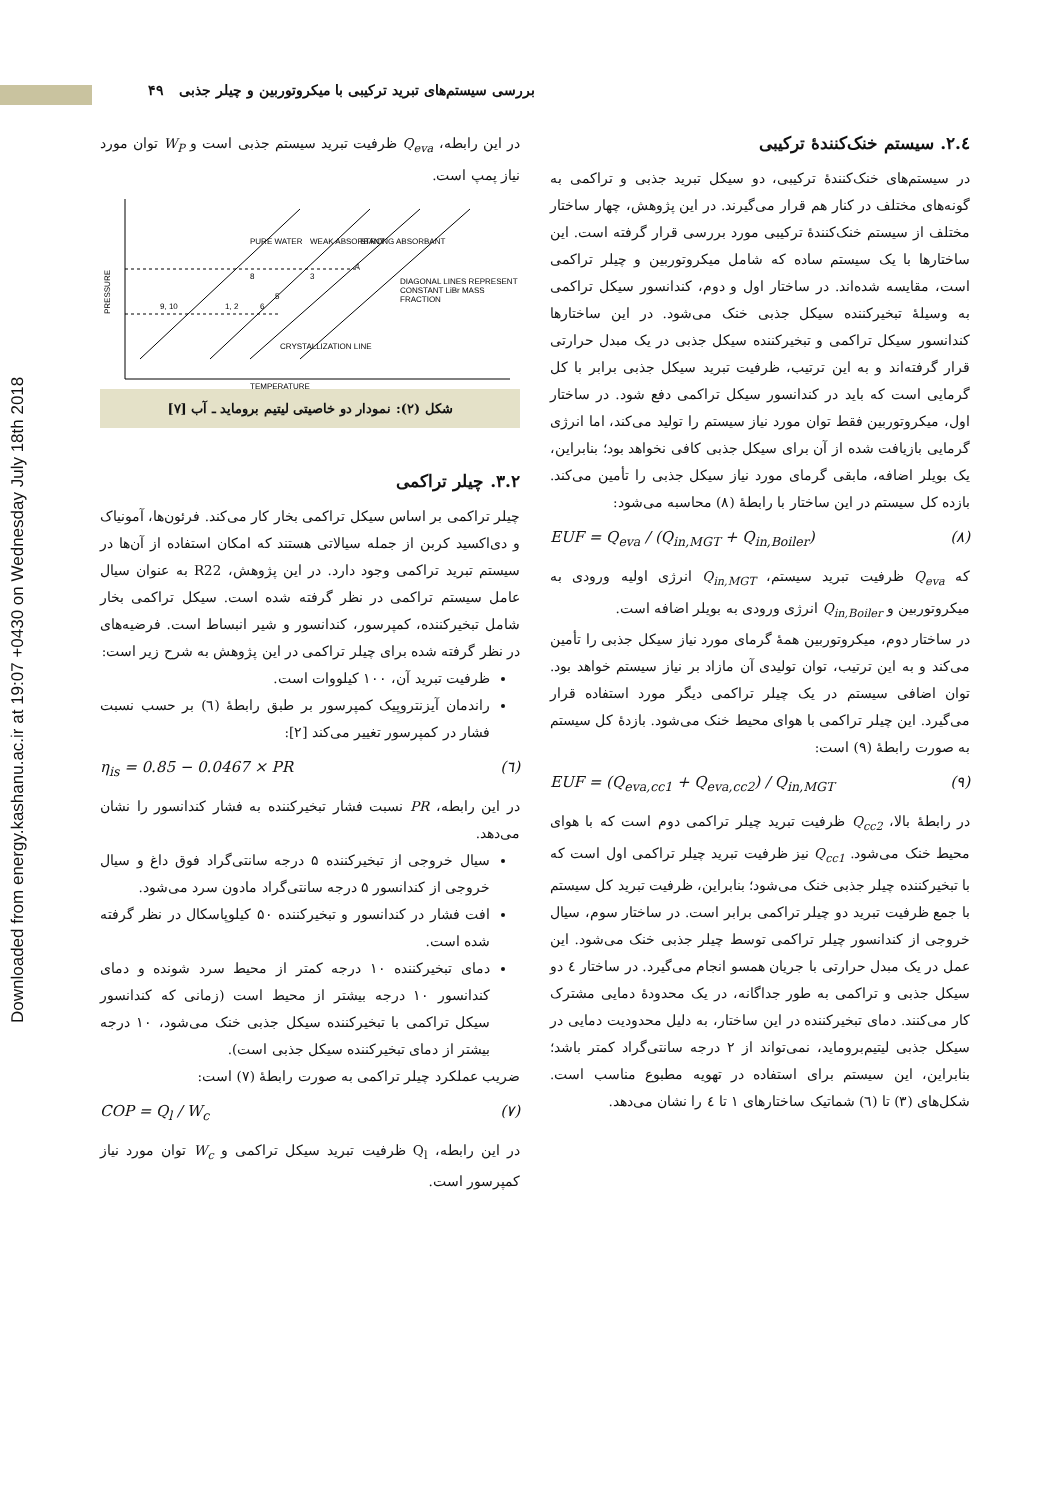Downloaded from energy.kashanu.ac.ir at 19:07 +0430 on Wednesday July 18th 2018
بررسی سیستم‌های تبرید ترکیبی با میکروتوربین و چیلر جذبی ۴۹
در این رابطه، Q<sub>eva</sub> ظرفیت تبرید سیستم جذبی است و W<sub>P</sub> توان مورد نیاز پمپ است.
PRESSURE
DIAGONAL LINES REPRESENT
CONSTANT LiBr MASS
FRACTION
CRYSTALLIZATION LINE
TEMPERATURE
PURE WATER
WEAK ABSORBANT
STRONG ABSORBANT
9, 10
1, 2
6
5
8
3
4
شکل (۲): نمودار دو خاصیتی لیتیم بروماید ـ آب [۷]
۳.۲. چیلر تراکمی
چیلر تراکمی بر اساس سیکل تراکمی بخار کار می‌کند. فرئون‌ها، آمونیاک و دی‌اکسید کربن از جمله سیالاتی هستند که امکان استفاده از آن‌ها در سیستم تبرید تراکمی وجود دارد. در این پژوهش، R22 به عنوان سیال عامل سیستم تراکمی در نظر گرفته شده است. سیکل تراکمی بخار شامل تبخیرکننده، کمپرسور، کندانسور و شیر انبساط است. فرضیه‌های در نظر گرفته شده برای چیلر تراکمی در این پژوهش به شرح زیر است:
ظرفیت تبرید آن، ۱۰۰ کیلووات است.
راندمان آیزنتروپیک کمپرسور بر طبق رابطهٔ (٦) بر حسب نسبت فشار در کمپرسور تغییر می‌کند [۲]:
η<sub>is</sub> = 0.85 − 0.0467 × PR (٦)
در این رابطه، PR نسبت فشار تبخیرکننده به فشار کندانسور را نشان می‌دهد.
سیال خروجی از تبخیرکننده ۵ درجه سانتی‌گراد فوق داغ و سیال خروجی از کندانسور ۵ درجه سانتی‌گراد مادون سرد می‌شود.
افت فشار در کندانسور و تبخیرکننده ۵۰ کیلوپاسکال در نظر گرفته شده است.
دمای تبخیرکننده ۱۰ درجه کمتر از محیط سرد شونده و دمای کندانسور ۱۰ درجه بیشتر از محیط است (زمانی که کندانسور سیکل تراکمی با تبخیرکننده سیکل جذبی خنک می‌شود، ۱۰ درجه بیشتر از دمای تبخیرکننده سیکل جذبی است).
ضریب عملکرد چیلر تراکمی به صورت رابطهٔ (۷) است:
COP = Q<sub>l</sub> / W<sub>c</sub> (۷)
در این رابطه، Q<sub>l</sub> ظرفیت تبرید سیکل تراکمی و W<sub>c</sub> توان مورد نیاز کمپرسور است.
٤.۲. سیستم خنک‌کنندهٔ ترکیبی
در سیستم‌های خنک‌کنندهٔ ترکیبی، دو سیکل تبرید جذبی و تراکمی به گونه‌های مختلف در کنار هم قرار می‌گیرند. در این پژوهش، چهار ساختار مختلف از سیستم خنک‌کنندهٔ ترکیبی مورد بررسی قرار گرفته است. این ساختارها با یک سیستم ساده که شامل میکروتوربین و چیلر تراکمی است، مقایسه شده‌اند. در ساختار اول و دوم، کندانسور سیکل تراکمی به وسیلهٔ تبخیرکننده سیکل جذبی خنک می‌شود. در این ساختارها کندانسور سیکل تراکمی و تبخیرکننده سیکل جذبی در یک مبدل حرارتی قرار گرفته‌اند و به این ترتیب، ظرفیت تبرید سیکل جذبی برابر با کل گرمایی است که باید در کندانسور سیکل تراکمی دفع شود. در ساختار اول، میکروتوربین فقط توان مورد نیاز سیستم را تولید می‌کند، اما انرژی گرمایی بازیافت شده از آن برای سیکل جذبی کافی نخواهد بود؛ بنابراین، یک بویلر اضافه، مابقی گرمای مورد نیاز سیکل جذبی را تأمین می‌کند. بازده کل سیستم در این ساختار با رابطهٔ (۸) محاسبه می‌شود:
EUF = Q<sub>eva</sub> / (Q<sub>in,MGT</sub> + Q<sub>in,Boiler</sub>) (۸)
که Q<sub>eva</sub> ظرفیت تبرید سیستم، Q<sub>in,MGT</sub> انرژی اولیه ورودی به میکروتوربین و Q<sub>in,Boiler</sub> انرژی ورودی به بویلر اضافه است.
در ساختار دوم، میکروتوربین همهٔ گرمای مورد نیاز سیکل جذبی را تأمین می‌کند و به این ترتیب، توان تولیدی آن مازاد بر نیاز سیستم خواهد بود. توان اضافی سیستم در یک چیلر تراکمی دیگر مورد استفاده قرار می‌گیرد. این چیلر تراکمی با هوای محیط خنک می‌شود. بازدهٔ کل سیستم به صورت رابطهٔ (۹) است:
EUF = (Q<sub>eva,cc1</sub> + Q<sub>eva,cc2</sub>) / Q<sub>in,MGT</sub> (۹)
در رابطهٔ بالا، Q<sub>cc2</sub> ظرفیت تبرید چیلر تراکمی دوم است که با هوای محیط خنک می‌شود. Q<sub>cc1</sub> نیز ظرفیت تبرید چیلر تراکمی اول است که با تبخیرکننده چیلر جذبی خنک می‌شود؛ بنابراین، ظرفیت تبرید کل سیستم با جمع ظرفیت تبرید دو چیلر تراکمی برابر است. در ساختار سوم، سیال خروجی از کندانسور چیلر تراکمی توسط چیلر جذبی خنک می‌شود. این عمل در یک مبدل حرارتی با جریان همسو انجام می‌گیرد. در ساختار ٤ دو سیکل جذبی و تراکمی به طور جداگانه، در یک محدودهٔ دمایی مشترک کار می‌کنند. دمای تبخیرکننده در این ساختار، به دلیل محدودیت دمایی در سیکل جذبی لیتیم‌بروماید، نمی‌تواند از ۲ درجه سانتی‌گراد کمتر باشد؛ بنابراین، این سیستم برای استفاده در تهویه مطبوع مناسب است. شکل‌های (۳) تا (٦) شماتیک ساختارهای ۱ تا ٤ را نشان می‌دهد.